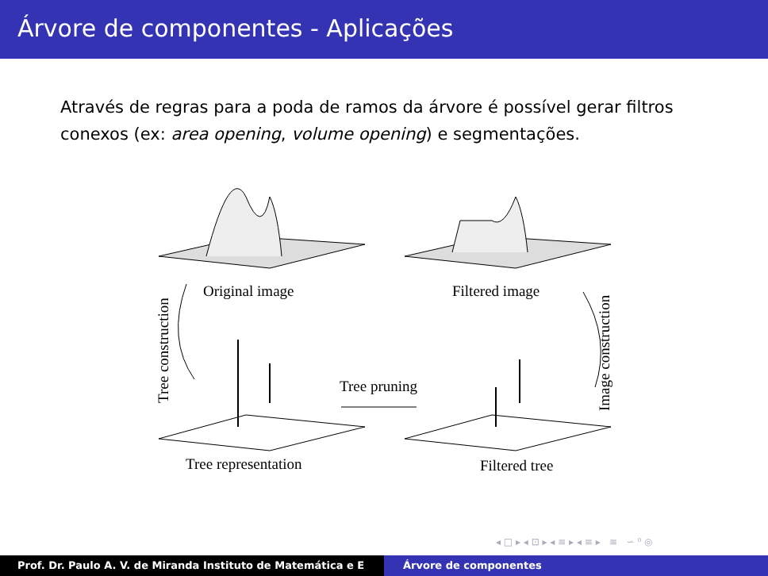Árvore de componentes - Aplicações
Através de regras para a poda de ramos da árvore é possível gerar filtros conexos (ex: area opening, volume opening) e segmentações.
Original image
Filtered image
Tree construction
Image construction
Tree pruning
Tree representation
Filtered tree
◂ □ ▸ ◂ ⊡ ▸ ◂ ≡ ▸ ◂ ≡ ▸ ≡ ∽ ⁰ ◎
Prof. Dr. Paulo A. V. de Miranda Instituto de Matemática e E Árvore de componentes